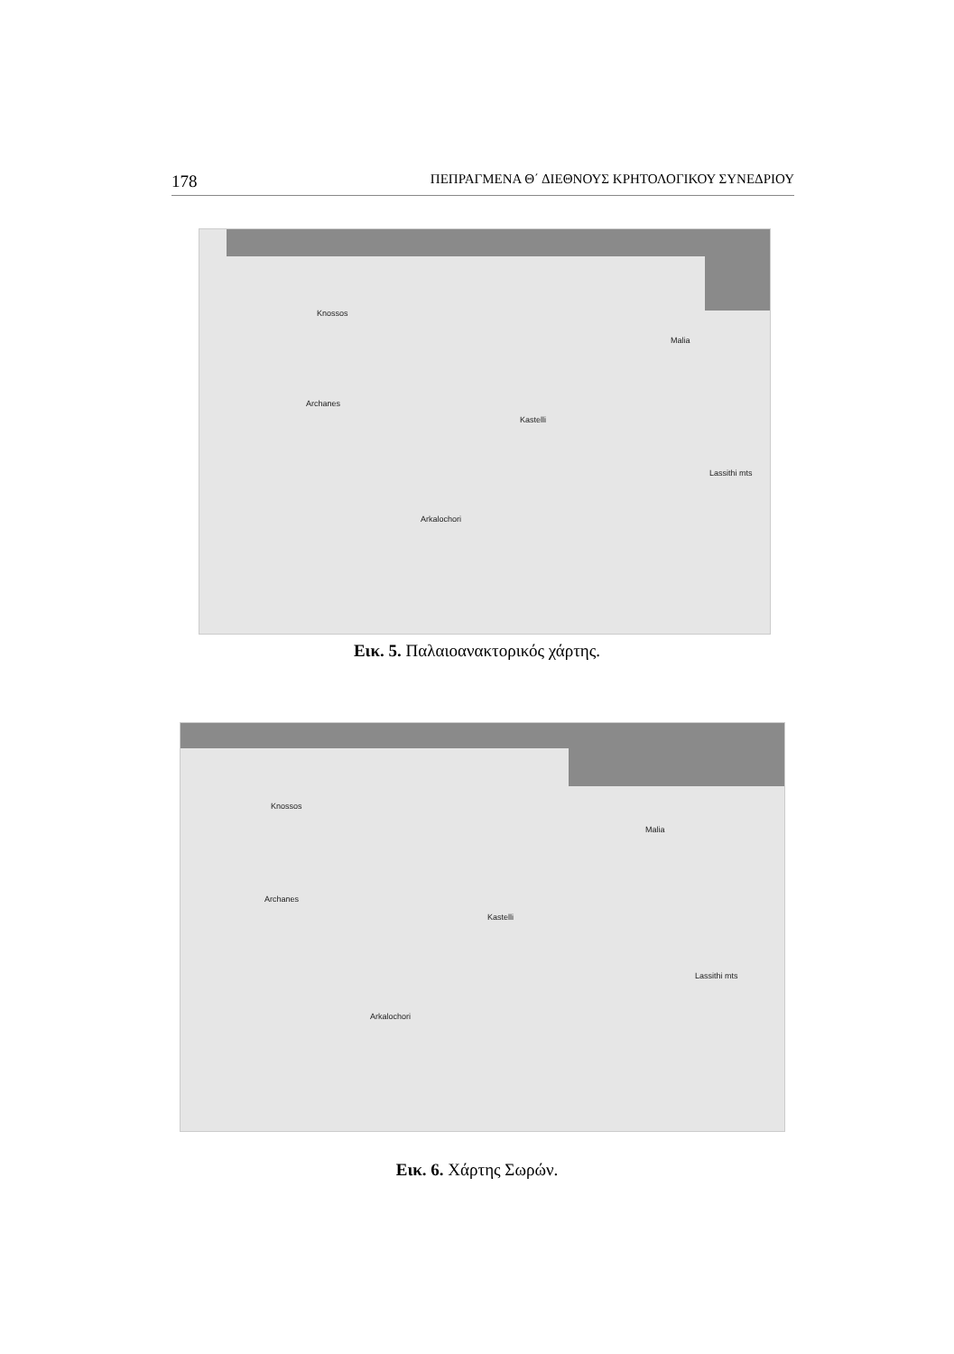178 ΠΕΠΡΑΓΜΕΝΑ Θ΄ ΔΙΕΘΝΟΥΣ ΚΡΗΤΟΛΟΓΙΚΟΥ ΣΥΝΕΔΡΙΟΥ
Knossos
Malia
Archanes
Kastelli
Lassithi mts
Arkalochori
Εικ. 5. Παλαιοανακτορικός χάρτης.
Knossos
Malia
Archanes
Kastelli
Lassithi mts
Arkalochori
Εικ. 6. Χάρτης Σωρών.